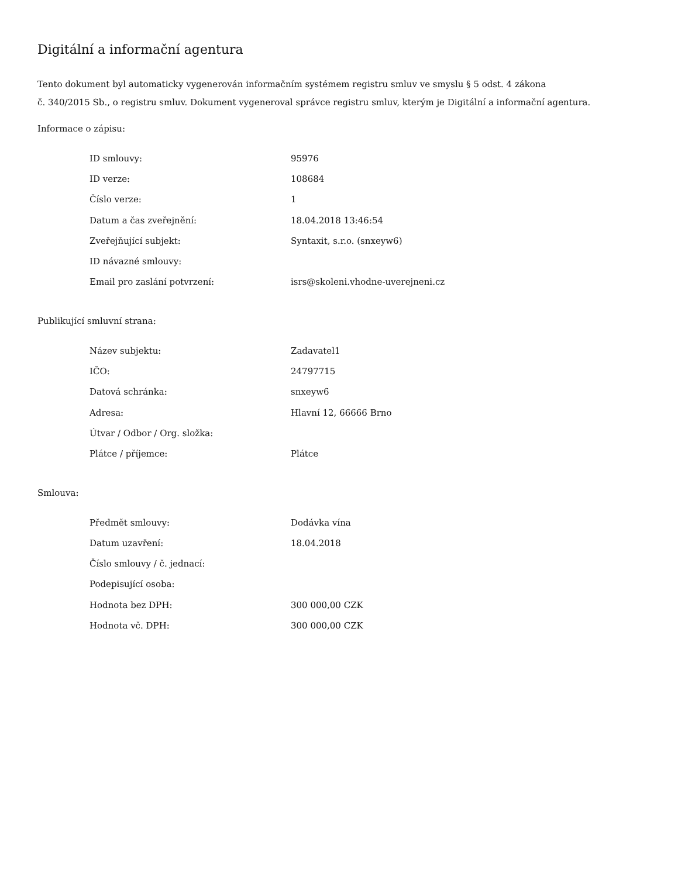Digitální a informační agentura
Tento dokument byl automaticky vygenerován informačním systémem registru smluv ve smyslu § 5 odst. 4 zákona
č. 340/2015 Sb., o registru smluv. Dokument vygeneroval správce registru smluv, kterým je Digitální a informační agentura.
Informace o zápisu:
| ID smlouvy: | 95976 |
| ID verze: | 108684 |
| Číslo verze: | 1 |
| Datum a čas zveřejnění: | 18.04.2018 13:46:54 |
| Zveřejňující subjekt: | Syntaxit, s.r.o. (snxeyw6) |
| ID návazné smlouvy: | |
| Email pro zaslání potvrzení: | isrs@skoleni.vhodne-uverejneni.cz |
Publikující smluvní strana:
| Název subjektu: | Zadavatel1 |
| IČO: | 24797715 |
| Datová schránka: | snxeyw6 |
| Adresa: | Hlavní 12, 66666 Brno |
| Útvar / Odbor / Org. složka: | |
| Plátce / příjemce: | Plátce |
Smlouva:
| Předmět smlouvy: | Dodávka vína |
| Datum uzavření: | 18.04.2018 |
| Číslo smlouvy / č. jednací: | |
| Podepisující osoba: | |
| Hodnota bez DPH: | 300 000,00 CZK |
| Hodnota vč. DPH: | 300 000,00 CZK |